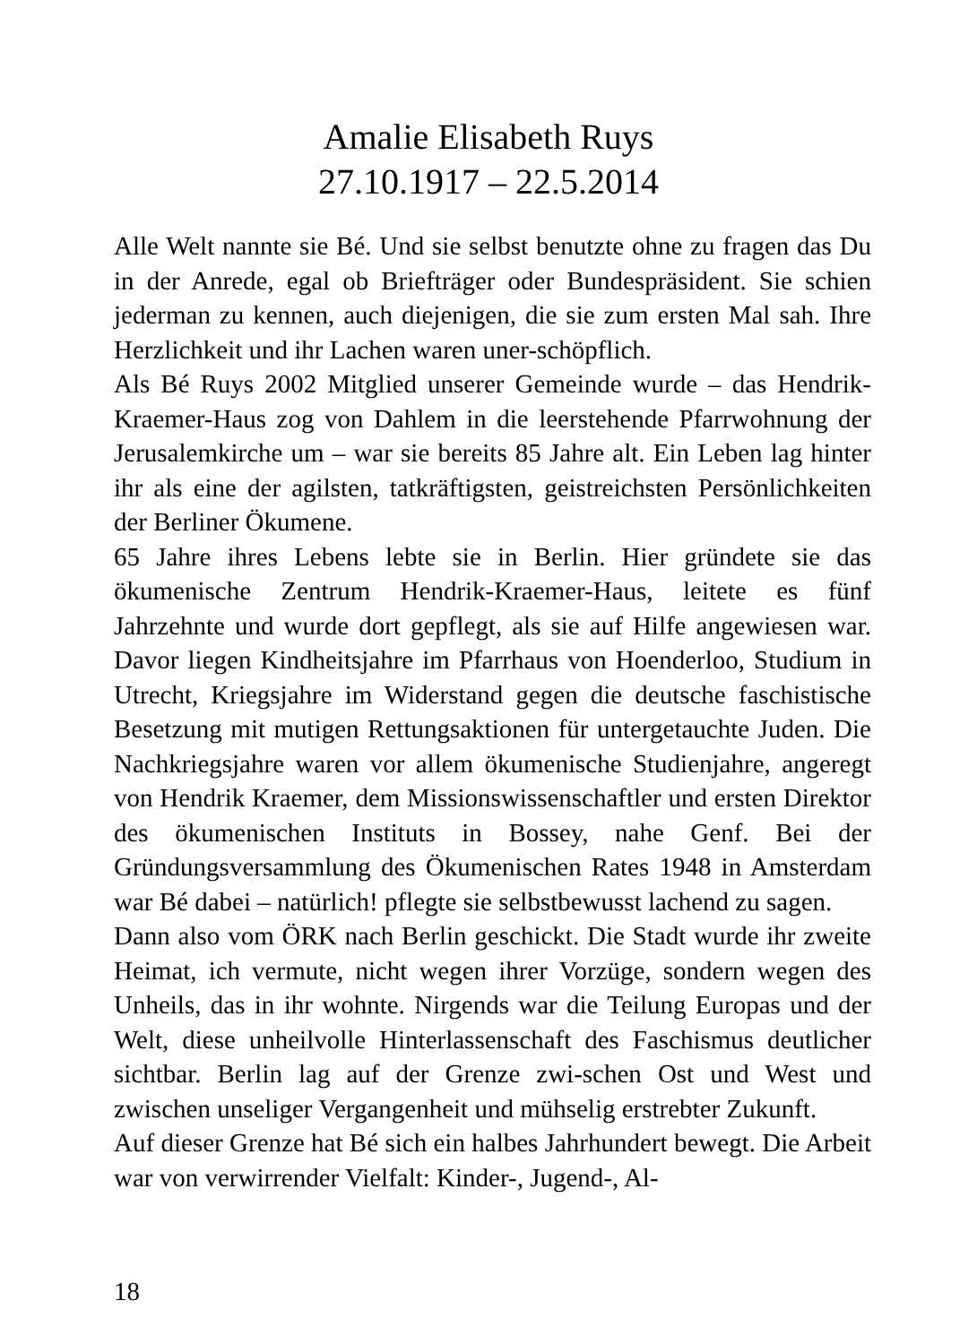Amalie Elisabeth Ruys
27.10.1917 – 22.5.2014
Alle Welt nannte sie Bé. Und sie selbst benutzte ohne zu fragen das Du in der Anrede, egal ob Briefträger oder Bundespräsident. Sie schien jederman zu kennen, auch diejenigen, die sie zum ersten Mal sah. Ihre Herzlichkeit und ihr Lachen waren uner-schöpflich.
Als Bé Ruys 2002 Mitglied unserer Gemeinde wurde – das Hendrik-Kraemer-Haus zog von Dahlem in die leerstehende Pfarrwohnung der Jerusalemkirche um – war sie bereits 85 Jahre alt. Ein Leben lag hinter ihr als eine der agilsten, tatkräftigsten, geistreichsten Persönlichkeiten der Berliner Ökumene.
65 Jahre ihres Lebens lebte sie in Berlin. Hier gründete sie das ökumenische Zentrum Hendrik-Kraemer-Haus, leitete es fünf Jahrzehnte und wurde dort gepflegt, als sie auf Hilfe angewiesen war. Davor liegen Kindheitsjahre im Pfarrhaus von Hoenderloo, Studium in Utrecht, Kriegsjahre im Widerstand gegen die deutsche faschistische Besetzung mit mutigen Rettungsaktionen für untergetauchte Juden. Die Nachkriegsjahre waren vor allem ökumenische Studienjahre, angeregt von Hendrik Kraemer, dem Missionswissenschaftler und ersten Direktor des ökumenischen Instituts in Bossey, nahe Genf. Bei der Gründungsversammlung des Ökumenischen Rates 1948 in Amsterdam war Bé dabei – natürlich! pflegte sie selbstbewusst lachend zu sagen.
Dann also vom ÖRK nach Berlin geschickt. Die Stadt wurde ihr zweite Heimat, ich vermute, nicht wegen ihrer Vorzüge, sondern wegen des Unheils, das in ihr wohnte. Nirgends war die Teilung Europas und der Welt, diese unheilvolle Hinterlassenschaft des Faschismus deutlicher sichtbar. Berlin lag auf der Grenze zwi-schen Ost und West und zwischen unseliger Vergangenheit und mühselig erstrebter Zukunft.
Auf dieser Grenze hat Bé sich ein halbes Jahrhundert bewegt. Die Arbeit war von verwirrender Vielfalt: Kinder-, Jugend-, Al-
18